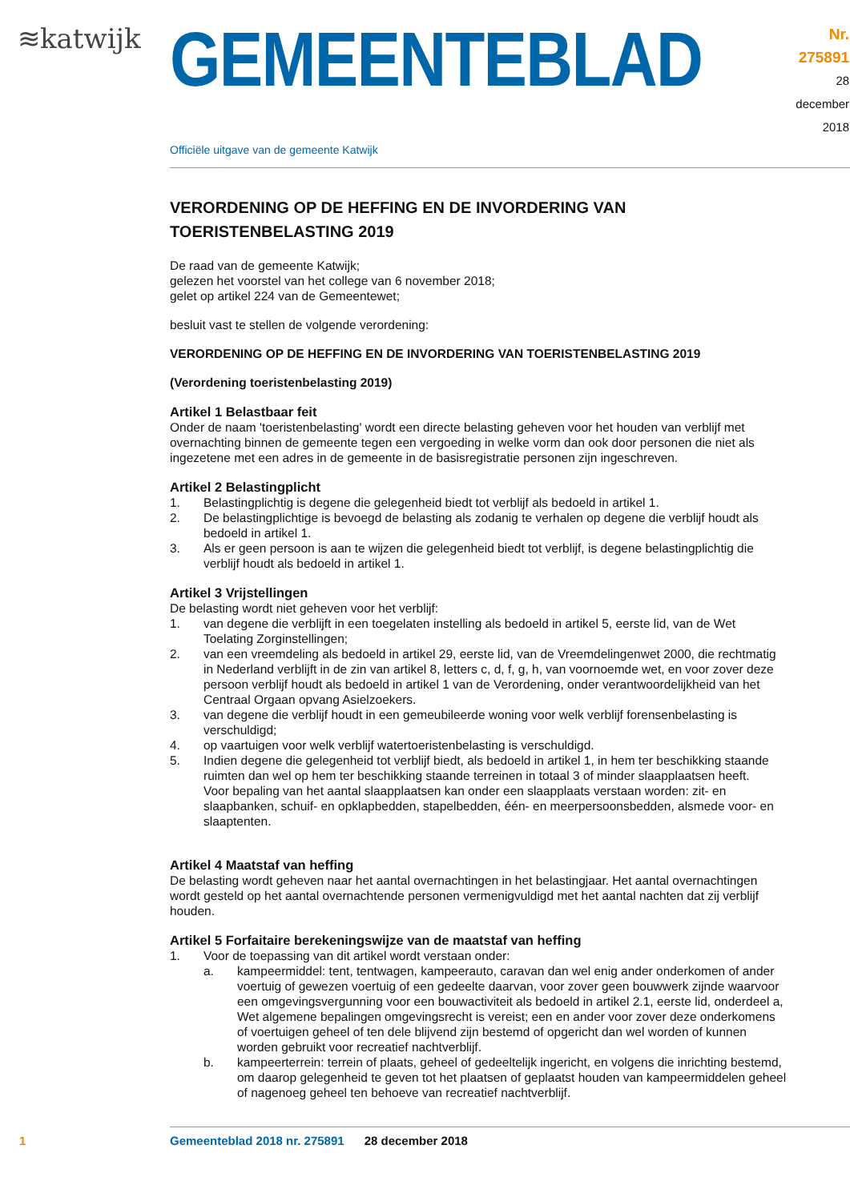≋katwijk
GEMEENTEBLAD
Nr. 275891
28 december
2018
Officiële uitgave van de gemeente Katwijk
VERORDENING OP DE HEFFING EN DE INVORDERING VAN TOERISTENBELASTING 2019
De raad van de gemeente Katwijk;
gelezen het voorstel van het college van 6 november 2018;
gelet op artikel 224 van de Gemeentewet;
besluit vast te stellen de volgende verordening:
VERORDENING OP DE HEFFING EN DE INVORDERING VAN TOERISTENBELASTING 2019
(Verordening toeristenbelasting 2019)
Artikel 1 Belastbaar feit
Onder de naam 'toeristenbelasting' wordt een directe belasting geheven voor het houden van verblijf met overnachting binnen de gemeente tegen een vergoeding in welke vorm dan ook door personen die niet als ingezetene met een adres in de gemeente in de basisregistratie personen zijn ingeschreven.
Artikel 2 Belastingplicht
1. Belastingplichtig is degene die gelegenheid biedt tot verblijf als bedoeld in artikel 1.
2. De belastingplichtige is bevoegd de belasting als zodanig te verhalen op degene die verblijf houdt als bedoeld in artikel 1.
3. Als er geen persoon is aan te wijzen die gelegenheid biedt tot verblijf, is degene belastingplichtig die verblijf houdt als bedoeld in artikel 1.
Artikel 3 Vrijstellingen
De belasting wordt niet geheven voor het verblijf:
1. van degene die verblijft in een toegelaten instelling als bedoeld in artikel 5, eerste lid, van de Wet Toelating Zorginstellingen;
2. van een vreemdeling als bedoeld in artikel 29, eerste lid, van de Vreemdelingenwet 2000, die rechtmatig in Nederland verblijft in de zin van artikel 8, letters c, d, f, g, h, van voornoemde wet, en voor zover deze persoon verblijf houdt als bedoeld in artikel 1 van de Verordening, onder verantwoordelijkheid van het Centraal Orgaan opvang Asielzoekers.
3. van degene die verblijf houdt in een gemeubileerde woning voor welk verblijf forensenbelasting is verschuldigd;
4. op vaartuigen voor welk verblijf watertoeristenbelasting is verschuldigd.
5. Indien degene die gelegenheid tot verblijf biedt, als bedoeld in artikel 1, in hem ter beschikking staande ruimten dan wel op hem ter beschikking staande terreinen in totaal 3 of minder slaapplaatsen heeft.
Voor bepaling van het aantal slaapplaatsen kan onder een slaapplaats verstaan worden: zit- en slaapbanken, schuif- en opklapbedden, stapelbedden, één- en meerpersoonsbedden, alsmede voor- en slaaptenten.
Artikel 4 Maatstaf van heffing
De belasting wordt geheven naar het aantal overnachtingen in het belastingjaar. Het aantal overnachtingen wordt gesteld op het aantal overnachtende personen vermenigvuldigd met het aantal nachten dat zij verblijf houden.
Artikel 5 Forfaitaire berekeningswijze van de maatstaf van heffing
1. Voor de toepassing van dit artikel wordt verstaan onder:
a. kampeermiddel: tent, tentwagen, kampeerauto, caravan dan wel enig ander onderkomen of ander voertuig of gewezen voertuig of een gedeelte daarvan, voor zover geen bouwwerk zijnde waarvoor een omgevingsvergunning voor een bouwactiviteit als bedoeld in artikel 2.1, eerste lid, onderdeel a, Wet algemene bepalingen omgevingsrecht is vereist; een en ander voor zover deze onderkomens of voertuigen geheel of ten dele blijvend zijn bestemd of opgericht dan wel worden of kunnen worden gebruikt voor recreatief nachtverblijf.
b. kampeerterrein: terrein of plaats, geheel of gedeeltelijk ingericht, en volgens die inrichting bestemd, om daarop gelegenheid te geven tot het plaatsen of geplaatst houden van kampeermiddelen geheel of nagenoeg geheel ten behoeve van recreatief nachtverblijf.
1 Gemeenteblad 2018 nr. 275891 28 december 2018